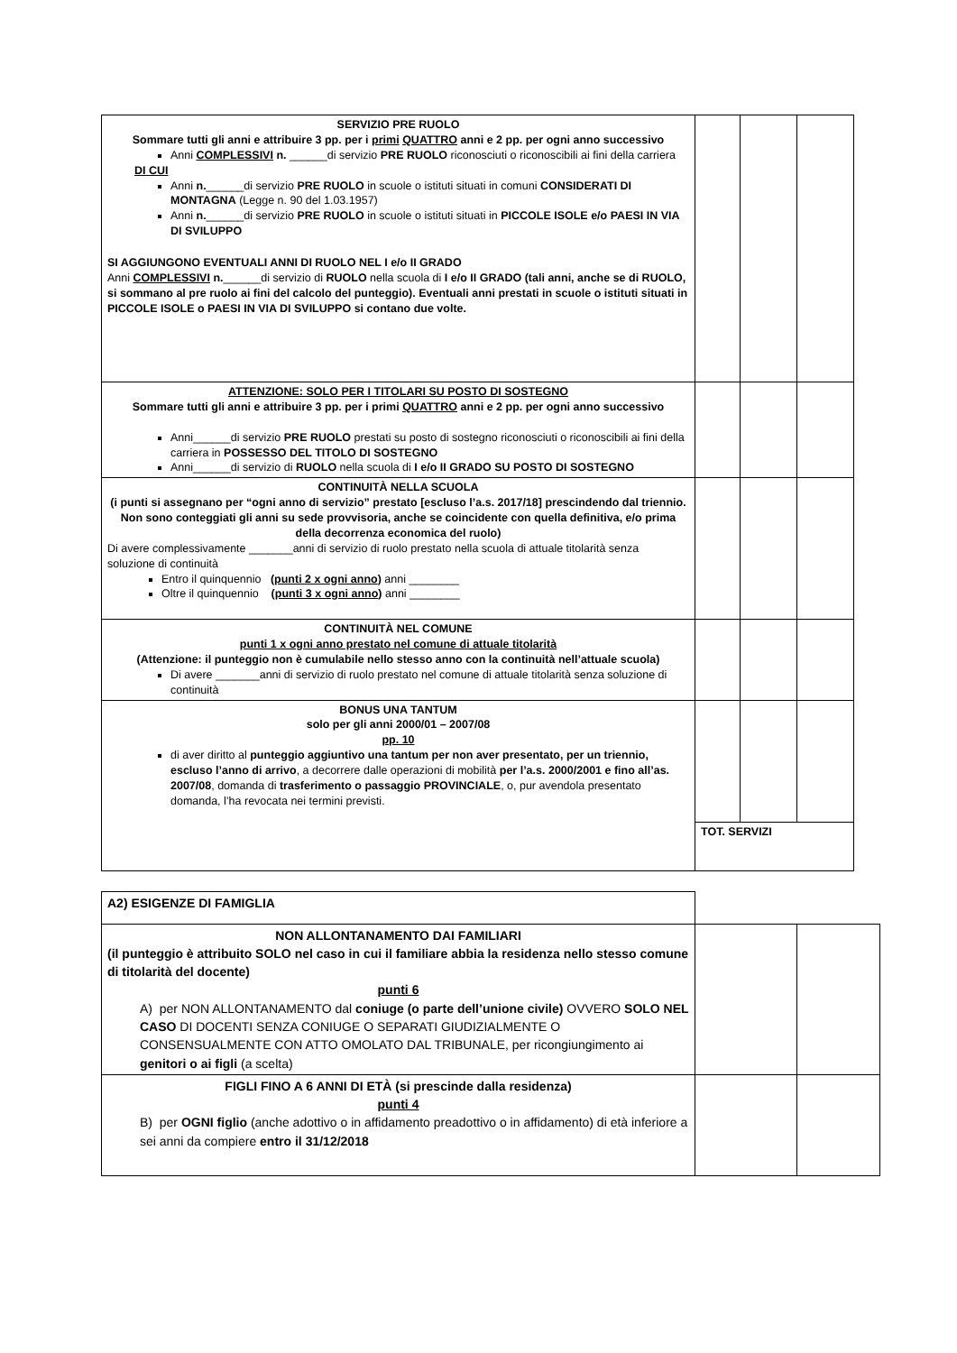| SERVIZIO PRE RUOLO Sommare tutti gli anni e attribuire 3 pp. per i primi QUATTRO anni e 2 pp. per ogni anno successivo Anni COMPLESSIVI n. ______di servizio PRE RUOLO riconosciuti o riconoscibili ai fini della carriera DI CUI Anni n. ______di servizio PRE RUOLO in scuole o istituti situati in comuni CONSIDERATI DI MONTAGNA (Legge n. 90 del 1.03.1957) Anni n. ______di servizio PRE RUOLO in scuole o istituti situati in PICCOLE ISOLE e/o PAESI IN VIA DI SVILUPPO SI AGGIUNGONO EVENTUALI ANNI DI RUOLO NEL I e/o II GRADO Anni COMPLESSIVI n. ______di servizio di RUOLO nella scuola di I e/o II GRADO (tali anni, anche se di RUOLO, si sommano al pre ruolo ai fini del calcolo del punteggio). Eventuali anni prestati in scuole o istituti situati in PICCOLE ISOLE o PAESI IN VIA DI SVILUPPO si contano due volte. | | | |
| ATTENZIONE: SOLO PER I TITOLARI SU POSTO DI SOSTEGNO Sommare tutti gli anni e attribuire 3 pp. per i primi QUATTRO anni e 2 pp. per ogni anno successivo Anni______di servizio PRE RUOLO prestati su posto di sostegno riconosciuti o riconoscibili ai fini della carriera in POSSESSO DEL TITOLO DI SOSTEGNO Anni______di servizio di RUOLO nella scuola di I e/o II GRADO SU POSTO DI SOSTEGNO | | | |
| CONTINUITÀ NELLA SCUOLA (i punti si assegnano per “ogni anno di servizio” prestato [escluso l’a.s. 2017/18] prescindendo dal triennio. Non sono conteggiati gli anni su sede provvisoria, anche se coincidente con quella definitiva, e/o prima della decorrenza economica del ruolo) Di avere complessivamente _______anni di servizio di ruolo prestato nella scuola di attuale titolarità senza soluzione di continuità Entro il quinquennio ( punti 2 x ogni anno ) anni ________ Oltre il quinquennio ( punti 3 x ogni anno ) anni ________ | | | |
| CONTINUITÀ NEL COMUNE punti 1 x ogni anno prestato nel comune di attuale titolarità (Attenzione: il punteggio non è cumulabile nello stesso anno con la continuità nell’attuale scuola) Di avere _______anni di servizio di ruolo prestato nel comune di attuale titolarità senza soluzione di continuità | | | |
| BONUS UNA TANTUM solo per gli anni 2000/01 – 2007/08 pp. 10 di aver diritto al punteggio aggiuntivo una tantum per non aver presentato, per un triennio, escluso l’anno di arrivo , a decorrere dalle operazioni di mobilità per l’a.s. 2000/2001 e fino all’as. 2007/08 , domanda di trasferimento o passaggio PROVINCIALE , o, pur avendola presentato domanda, l’ha revocata nei termini previsti. | | | |
| | TOT. SERVIZI | | |
| A2) ESIGENZE DI FAMIGLIA | | |
| NON ALLONTANAMENTO DAI FAMILIARI (il punteggio è attribuito SOLO nel caso in cui il familiare abbia la residenza nello stesso comune di titolarità del docente) punti 6 A) per NON ALLONTANAMENTO dal coniuge (o parte dell’unione civile) OVVERO SOLO NEL CASO DI DOCENTI SENZA CONIUGE O SEPARATI GIUDIZIALMENTE O CONSENSUALMENTE CON ATTO OMOLATO DAL TRIBUNALE, per ricongiungimento ai genitori o ai figli (a scelta) | | |
| FIGLI FINO A 6 ANNI DI ETÀ (si prescinde dalla residenza) punti 4 B) per OGNI figlio (anche adottivo o in affidamento preadottivo o in affidamento) di età inferiore a sei anni da compiere entro il 31/12/2018 | | |